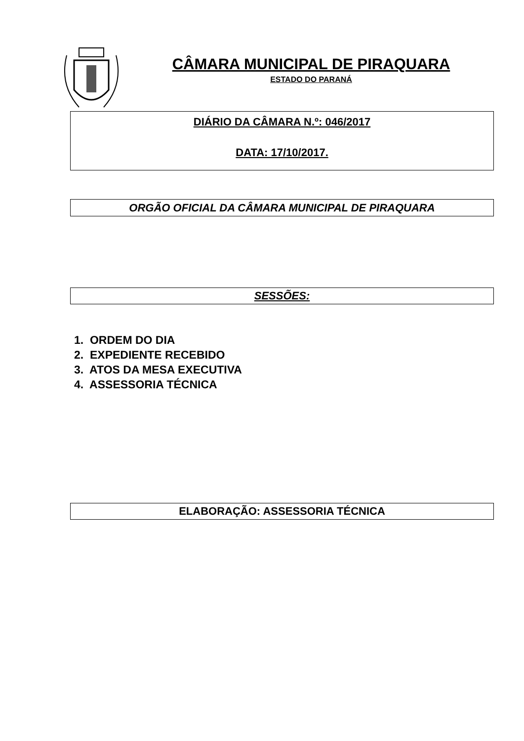CÂMARA MUNICIPAL DE PIRAQUARA
ESTADO DO PARANÁ
DIÁRIO DA CÂMARA N.º: 046/2017
DATA: 17/10/2017.
ORGÃO OFICIAL DA CÂMARA MUNICIPAL DE PIRAQUARA
SESSÕES:
1. ORDEM DO DIA
2. EXPEDIENTE RECEBIDO
3. ATOS DA MESA EXECUTIVA
4. ASSESSORIA TÉCNICA
ELABORAÇÃO: ASSESSORIA TÉCNICA